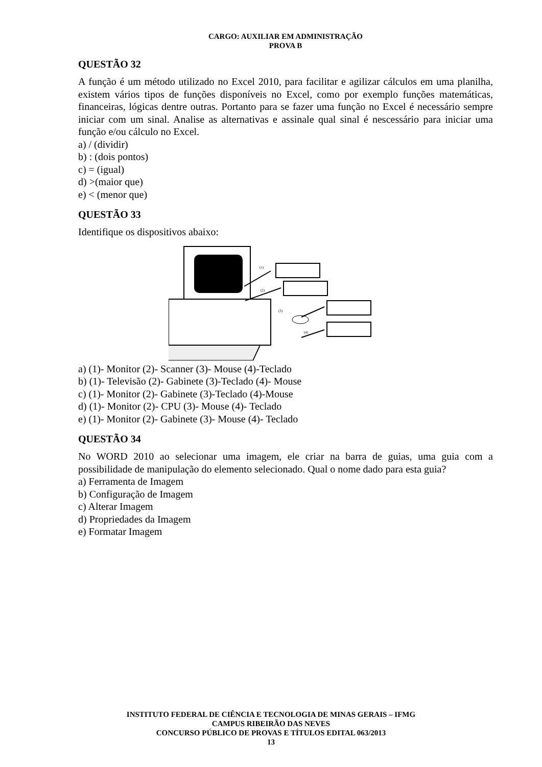CARGO: AUXILIAR EM ADMINISTRAÇÃO
PROVA B
QUESTÃO 32
A função é um método utilizado no Excel 2010, para facilitar e agilizar cálculos em uma planilha, existem vários tipos de funções disponíveis no Excel, como por exemplo funções matemáticas, financeiras, lógicas dentre outras. Portanto para se fazer uma função no Excel é necessário sempre iniciar com um sinal. Analise as alternativas e assinale qual sinal é nescessário para iniciar uma função e/ou cálculo no Excel.
a) / (dividir)
b) : (dois pontos)
c) = (igual)
d) >(maior que)
e) < (menor que)
QUESTÃO 33
Identifique os dispositivos abaixo:
(1)
(2)
(3)
(4)
a) (1)- Monitor (2)- Scanner (3)- Mouse (4)-Teclado
b) (1)- Televisão (2)- Gabinete (3)-Teclado (4)- Mouse
c) (1)- Monitor (2)- Gabinete (3)-Teclado (4)-Mouse
d) (1)- Monitor (2)- CPU (3)- Mouse (4)- Teclado
e) (1)- Monitor (2)- Gabinete (3)- Mouse (4)- Teclado
QUESTÃO 34
No WORD 2010 ao selecionar uma imagem, ele criar na barra de guias, uma guia com a possibilidade de manipulação do elemento selecionado. Qual o nome dado para esta guia?
a) Ferramenta de Imagem
b) Configuração de Imagem
c) Alterar Imagem
d) Propriedades da Imagem
e) Formatar Imagem
INSTITUTO FEDERAL DE CIÊNCIA E TECNOLOGIA DE MINAS GERAIS – IFMG
CAMPUS RIBEIRÃO DAS NEVES
CONCURSO PÚBLICO DE PROVAS E TÍTULOS EDITAL 063/2013
13